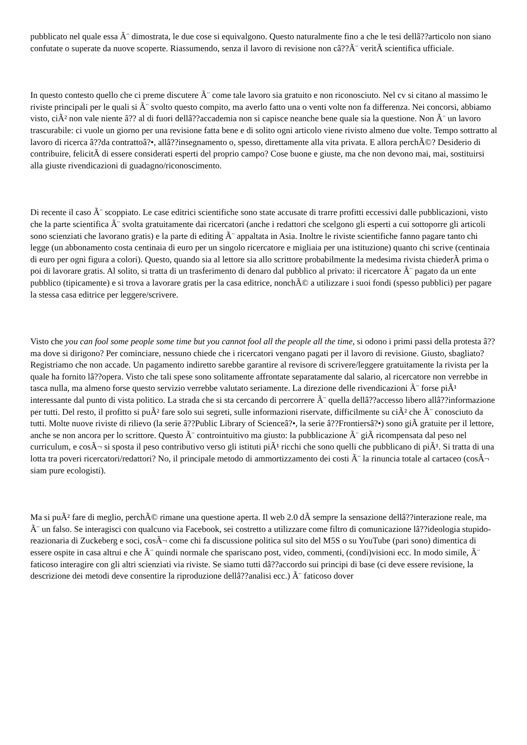pubblicato nel quale essa Ã¨ dimostrata, le due cose si equivalgono. Questo naturalmente fino a che le tesi dellâ??articolo non siano confutate o superate da nuove scoperte. Riassumendo, senza il lavoro di revisione non câ??Ã¨ veritÃ scientifica ufficiale.
In questo contesto quello che ci preme discutere Ã¨ come tale lavoro sia gratuito e non riconosciuto. Nel cv si citano al massimo le riviste principali per le quali si Ã¨ svolto questo compito, ma averlo fatto una o venti volte non fa differenza. Nei concorsi, abbiamo visto, ciÃ² non vale niente â?? al di fuori dellâ??accademia non si capisce neanche bene quale sia la questione. Non Ã¨ un lavoro trascurabile: ci vuole un giorno per una revisione fatta bene e di solito ogni articolo viene rivisto almeno due volte. Tempo sottratto al lavoro di ricerca â??da contrattoâ?•, allâ??insegnamento o, spesso, direttamente alla vita privata. E allora perchÃ©? Desiderio di contribuire, felicitÃ di essere considerati esperti del proprio campo? Cose buone e giuste, ma che non devono mai, mai, sostituirsi alla giuste rivendicazioni di guadagno/riconoscimento.
Di recente il caso Ã¨ scoppiato. Le case editrici scientifiche sono state accusate di trarre profitti eccessivi dalle pubblicazioni, visto che la parte scientifica Ã¨ svolta gratuitamente dai ricercatori (anche i redattori che scelgono gli esperti a cui sottoporre gli articoli sono scienziati che lavorano gratis) e la parte di editing Ã¨ appaltata in Asia. Inoltre le riviste scientifiche fanno pagare tanto chi legge (un abbonamento costa centinaia di euro per un singolo ricercatore e migliaia per una istituzione) quanto chi scrive (centinaia di euro per ogni figura a colori). Questo, quando sia al lettore sia allo scrittore probabilmente la medesima rivista chiederÃ prima o poi di lavorare gratis. Al solito, si tratta di un trasferimento di denaro dal pubblico al privato: il ricercatore Ã¨ pagato da un ente pubblico (tipicamente) e si trova a lavorare gratis per la casa editrice, nonchÃ© a utilizzare i suoi fondi (spesso pubblici) per pagare la stessa casa editrice per leggere/scrivere.
Visto che you can fool some people some time but you cannot fool all the people all the time, si odono i primi passi della protesta â?? ma dove si dirigono? Per cominciare, nessuno chiede che i ricercatori vengano pagati per il lavoro di revisione. Giusto, sbagliato? Registriamo che non accade. Un pagamento indiretto sarebbe garantire al revisore di scrivere/leggere gratuitamente la rivista per la quale ha fornito lâ??opera. Visto che tali spese sono solitamente affrontate separatamente dal salario, al ricercatore non verrebbe in tasca nulla, ma almeno forse questo servizio verrebbe valutato seriamente. La direzione delle rivendicazioni Ã¨ forse piÃ¹ interessante dal punto di vista politico. La strada che si sta cercando di percorrere Ã¨ quella dellâ??accesso libero allâ??informazione per tutti. Del resto, il profitto si puÃ² fare solo sui segreti, sulle informazioni riservate, difficilmente su ciÃ² che Ã¨ conosciuto da tutti. Molte nuove riviste di rilievo (la serie â??Public Library of Scienceâ?•, la serie â??Frontiersâ?•) sono giÃ gratuite per il lettore, anche se non ancora per lo scrittore. Questo Ã¨ controintuitivo ma giusto: la pubblicazione Ã¨ giÃ ricompensata dal peso nel curriculum, e cosÃ¬ si sposta il peso contributivo verso gli istituti piÃ¹ ricchi che sono quelli che pubblicano di piÃ¹. Si tratta di una lotta tra poveri ricercatori/redattori? No, il principale metodo di ammortizzamento dei costi Ã¨ la rinuncia totale al cartaceo (cosÃ¬ siam pure ecologisti).
Ma si puÃ² fare di meglio, perchÃ© rimane una questione aperta. Il web 2.0 dÃ sempre la sensazione dellâ??interazione reale, ma Ã¨ un falso. Se interagisci con qualcuno via Facebook, sei costretto a utilizzare come filtro di comunicazione lâ??ideologia stupido-reazionaria di Zuckeberg e soci, cosÃ¬ come chi fa discussione politica sul sito del M5S o su YouTube (pari sono) dimentica di essere ospite in casa altrui e che Ã¨ quindi normale che spariscano post, video, commenti, (condi)visioni ecc. In modo simile, Ã¨ faticoso interagire con gli altri scienziati via riviste. Se siamo tutti dâ??accordo sui principi di base (ci deve essere revisione, la descrizione dei metodi deve consentire la riproduzione dellâ??analisi ecc.) Ã¨ faticoso dover